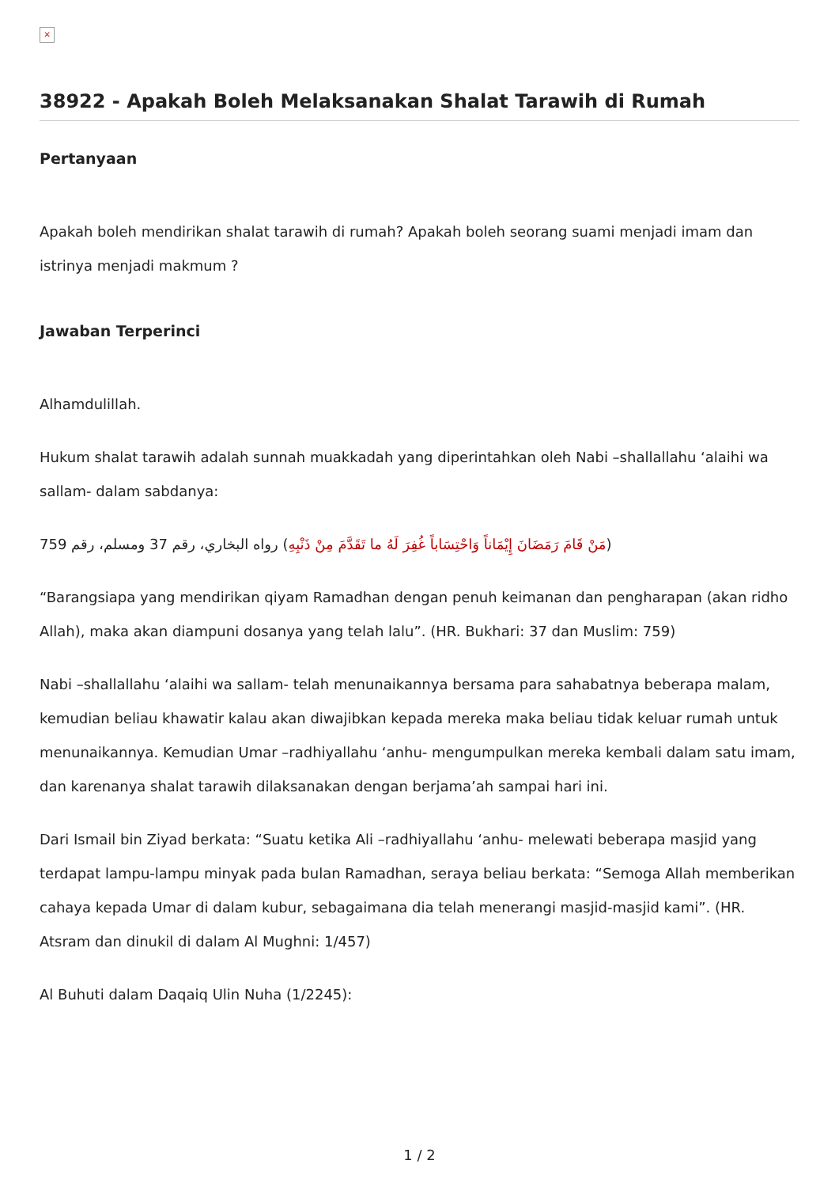×
38922 - Apakah Boleh Melaksanakan Shalat Tarawih di Rumah
Pertanyaan
Apakah boleh mendirikan shalat tarawih di rumah? Apakah boleh seorang suami menjadi imam dan istrinya menjadi makmum ?
Jawaban Terperinci
Alhamdulillah.
Hukum shalat tarawih adalah sunnah muakkadah yang diperintahkan oleh Nabi –shallallahu ‘alaihi wa sallam- dalam sabdanya:
(مَنْ قَامَ رَمَضَانَ إِيْمَاناً وَاحْتِسَاباً غُفِرَ لَهُ ما تَقَدَّمَ مِنْ ذَنْبِهِ) رواه البخاري، رقم 37 ومسلم، رقم 759
“Barangsiapa yang mendirikan qiyam Ramadhan dengan penuh keimanan dan pengharapan (akan ridho Allah), maka akan diampuni dosanya yang telah lalu”. (HR. Bukhari: 37 dan Muslim: 759)
Nabi –shallallahu ‘alaihi wa sallam- telah menunaikannya bersama para sahabatnya beberapa malam, kemudian beliau khawatir kalau akan diwajibkan kepada mereka maka beliau tidak keluar rumah untuk menunaikannya. Kemudian Umar –radhiyallahu ‘anhu- mengumpulkan mereka kembali dalam satu imam, dan karenanya shalat tarawih dilaksanakan dengan berjama’ah sampai hari ini.
Dari Ismail bin Ziyad berkata: “Suatu ketika Ali –radhiyallahu ‘anhu- melewati beberapa masjid yang terdapat lampu-lampu minyak pada bulan Ramadhan, seraya beliau berkata: “Semoga Allah memberikan cahaya kepada Umar di dalam kubur, sebagaimana dia telah menerangi masjid-masjid kami”. (HR. Atsram dan dinukil di dalam Al Mughni: 1/457)
Al Buhuti dalam Daqaiq Ulin Nuha (1/2245):
1 / 2